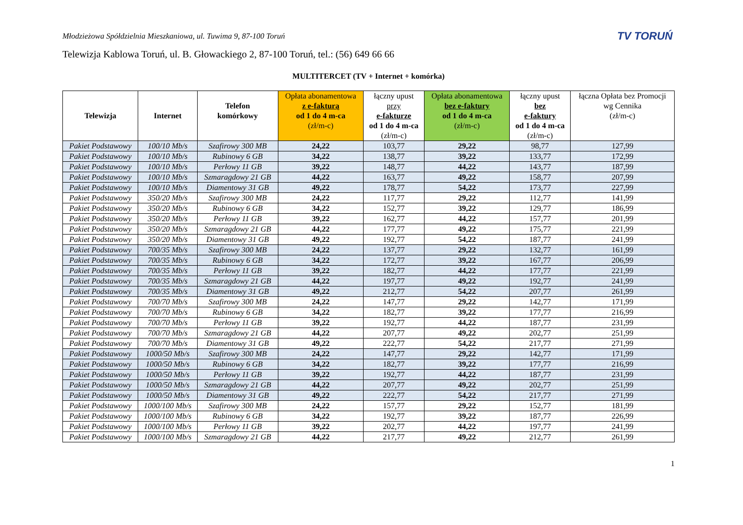Młodzieżowa Spółdzielnia Mieszkaniowa, ul. Tuwima 9, 87-100 Toruń TV TORUŃ
Telewizja Kablowa Toruń, ul. B. Głowackiego 2, 87-100 Toruń, tel.: (56) 649 66 66
MULTITERCET (TV + Internet + komórka)
| Telewizja | Internet | Telefon komórkowy | Opłata abonamentowa z e-fakturą od 1 do 4 m-ca (zł/m-c) | łączny upust przy e-fakturze od 1 do 4 m-ca (zł/m-c) | Opłata abonamentowa bez e-faktury od 1 do 4 m-ca (zł/m-c) | łączny upust bez e-faktury od 1 do 4 m-ca (zł/m-c) | łączna Opłata bez Promocji wg Cennika (zł/m-c) |
| --- | --- | --- | --- | --- | --- | --- | --- |
| Pakiet Podstawowy | 100/10 Mb/s | Szafirowy 300 MB | 24,22 | 103,77 | 29,22 | 98,77 | 127,99 |
| Pakiet Podstawowy | 100/10 Mb/s | Rubinowy 6 GB | 34,22 | 138,77 | 39,22 | 133,77 | 172,99 |
| Pakiet Podstawowy | 100/10 Mb/s | Perłowy 11 GB | 39,22 | 148,77 | 44,22 | 143,77 | 187,99 |
| Pakiet Podstawowy | 100/10 Mb/s | Szmaragdowy 21 GB | 44,22 | 163,77 | 49,22 | 158,77 | 207,99 |
| Pakiet Podstawowy | 100/10 Mb/s | Diamentowy 31 GB | 49,22 | 178,77 | 54,22 | 173,77 | 227,99 |
| Pakiet Podstawowy | 350/20 Mb/s | Szafirowy 300 MB | 24,22 | 117,77 | 29,22 | 112,77 | 141,99 |
| Pakiet Podstawowy | 350/20 Mb/s | Rubinowy 6 GB | 34,22 | 152,77 | 39,22 | 129,77 | 186,99 |
| Pakiet Podstawowy | 350/20 Mb/s | Perłowy 11 GB | 39,22 | 162,77 | 44,22 | 157,77 | 201,99 |
| Pakiet Podstawowy | 350/20 Mb/s | Szmaragdowy 21 GB | 44,22 | 177,77 | 49,22 | 175,77 | 221,99 |
| Pakiet Podstawowy | 350/20 Mb/s | Diamentowy 31 GB | 49,22 | 192,77 | 54,22 | 187,77 | 241,99 |
| Pakiet Podstawowy | 700/35 Mb/s | Szafirowy 300 MB | 24,22 | 137,77 | 29,22 | 132,77 | 161,99 |
| Pakiet Podstawowy | 700/35 Mb/s | Rubinowy 6 GB | 34,22 | 172,77 | 39,22 | 167,77 | 206,99 |
| Pakiet Podstawowy | 700/35 Mb/s | Perłowy 11 GB | 39,22 | 182,77 | 44,22 | 177,77 | 221,99 |
| Pakiet Podstawowy | 700/35 Mb/s | Szmaragdowy 21 GB | 44,22 | 197,77 | 49,22 | 192,77 | 241,99 |
| Pakiet Podstawowy | 700/35 Mb/s | Diamentowy 31 GB | 49,22 | 212,77 | 54,22 | 207,77 | 261,99 |
| Pakiet Podstawowy | 700/70 Mb/s | Szafirowy 300 MB | 24,22 | 147,77 | 29,22 | 142,77 | 171,99 |
| Pakiet Podstawowy | 700/70 Mb/s | Rubinowy 6 GB | 34,22 | 182,77 | 39,22 | 177,77 | 216,99 |
| Pakiet Podstawowy | 700/70 Mb/s | Perłowy 11 GB | 39,22 | 192,77 | 44,22 | 187,77 | 231,99 |
| Pakiet Podstawowy | 700/70 Mb/s | Szmaragdowy 21 GB | 44,22 | 207,77 | 49,22 | 202,77 | 251,99 |
| Pakiet Podstawowy | 700/70 Mb/s | Diamentowy 31 GB | 49,22 | 222,77 | 54,22 | 217,77 | 271,99 |
| Pakiet Podstawowy | 1000/50 Mb/s | Szafirowy 300 MB | 24,22 | 147,77 | 29,22 | 142,77 | 171,99 |
| Pakiet Podstawowy | 1000/50 Mb/s | Rubinowy 6 GB | 34,22 | 182,77 | 39,22 | 177,77 | 216,99 |
| Pakiet Podstawowy | 1000/50 Mb/s | Perłowy 11 GB | 39,22 | 192,77 | 44,22 | 187,77 | 231,99 |
| Pakiet Podstawowy | 1000/50 Mb/s | Szmaragdowy 21 GB | 44,22 | 207,77 | 49,22 | 202,77 | 251,99 |
| Pakiet Podstawowy | 1000/50 Mb/s | Diamentowy 31 GB | 49,22 | 222,77 | 54,22 | 217,77 | 271,99 |
| Pakiet Podstawowy | 1000/100 Mb/s | Szafirowy 300 MB | 24,22 | 157,77 | 29,22 | 152,77 | 181,99 |
| Pakiet Podstawowy | 1000/100 Mb/s | Rubinowy 6 GB | 34,22 | 192,77 | 39,22 | 187,77 | 226,99 |
| Pakiet Podstawowy | 1000/100 Mb/s | Perłowy 11 GB | 39,22 | 202,77 | 44,22 | 197,77 | 241,99 |
| Pakiet Podstawowy | 1000/100 Mb/s | Szmaragdowy 21 GB | 44,22 | 217,77 | 49,22 | 212,77 | 261,99 |
1